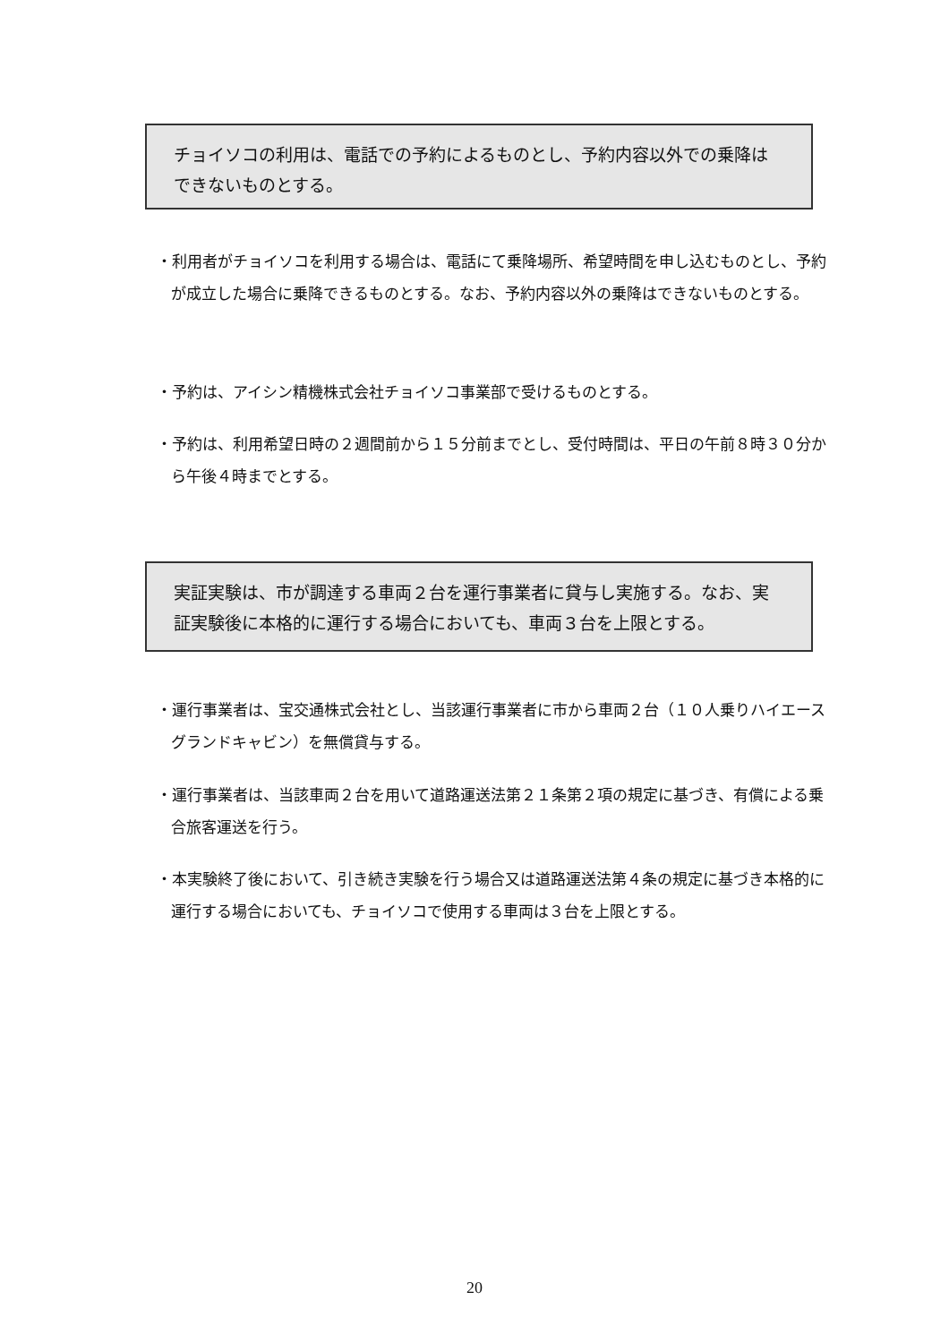チョイソコの利用は、電話での予約によるものとし、予約内容以外での乗降はできないものとする。
・利用者がチョイソコを利用する場合は、電話にて乗降場所、希望時間を申し込むものとし、予約が成立した場合に乗降できるものとする。なお、予約内容以外の乗降はできないものとする。
・予約は、アイシン精機株式会社チョイソコ事業部で受けるものとする。
・予約は、利用希望日時の２週間前から１５分前までとし、受付時間は、平日の午前８時３０分から午後４時までとする。
実証実験は、市が調達する車両２台を運行事業者に貸与し実施する。なお、実証実験後に本格的に運行する場合においても、車両３台を上限とする。
・運行事業者は、宝交通株式会社とし、当該運行事業者に市から車両２台（１０人乗りハイエースグランドキャビン）を無償貸与する。
・運行事業者は、当該車両２台を用いて道路運送法第２１条第２項の規定に基づき、有償による乗合旅客運送を行う。
・本実験終了後において、引き続き実験を行う場合又は道路運送法第４条の規定に基づき本格的に運行する場合においても、チョイソコで使用する車両は３台を上限とする。
20